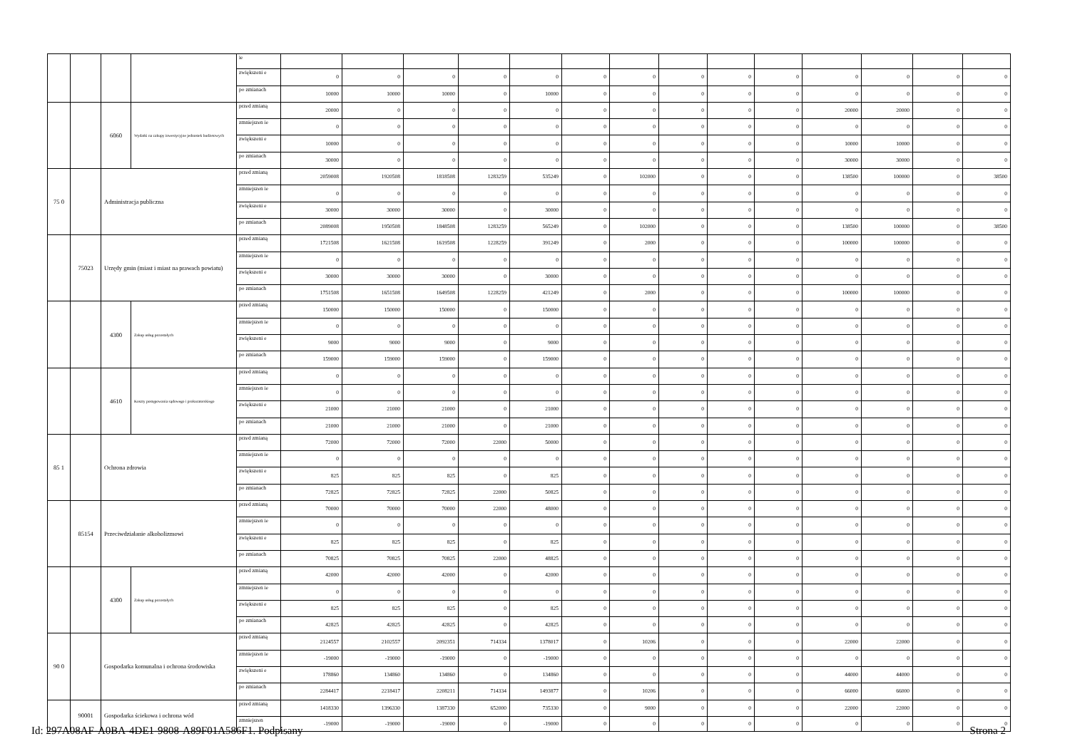| | | | | ie | | | | | | | | | | | | | | |
| | | | | zwiększeni e | 0 | 0 | 0 | 0 | 0 | 0 | 0 | 0 | 0 | 0 | 0 | 0 | 0 | 0 |
| | | | | po zmianach | 10000 | 10000 | 10000 | 0 | 10000 | 0 | 0 | 0 | 0 | 0 | 0 | 0 | 0 | 0 |
| | | 6060 | Wydatki na zakupy inwestycyjne jednostek budżetowych | przed zmianą | 20000 | 0 | 0 | 0 | 0 | 0 | 0 | 0 | 0 | 0 | 20000 | 20000 | 0 | 0 |
| | | | | zmniejszen ie | 0 | 0 | 0 | 0 | 0 | 0 | 0 | 0 | 0 | 0 | 0 | 0 | 0 | 0 |
| | | | | zwiększeni e | 10000 | 0 | 0 | 0 | 0 | 0 | 0 | 0 | 0 | 0 | 10000 | 10000 | 0 | 0 |
| | | | | po zmianach | 30000 | 0 | 0 | 0 | 0 | 0 | 0 | 0 | 0 | 0 | 30000 | 30000 | 0 | 0 |
| 75 0 | | Administracja publiczna | | przed zmianą | 2059008 | 1920508 | 1818508 | 1283259 | 535249 | 0 | 102000 | 0 | 0 | 0 | 138500 | 100000 | 0 | 38500 |
| | | | | zmniejszen ie | 0 | 0 | 0 | 0 | 0 | 0 | 0 | 0 | 0 | 0 | 0 | 0 | 0 | 0 |
| | | | | zwiększeni e | 30000 | 30000 | 30000 | 0 | 30000 | 0 | 0 | 0 | 0 | 0 | 0 | 0 | 0 | 0 |
| | | | | po zmianach | 2089008 | 1950508 | 1848508 | 1283259 | 565249 | 0 | 102000 | 0 | 0 | 0 | 138500 | 100000 | 0 | 38500 |
| | 75023 | Urzędy gmin (miast i miast na prawach powiatu) | | przed zmianą | 1721508 | 1621508 | 1619508 | 1228259 | 391249 | 0 | 2000 | 0 | 0 | 0 | 100000 | 100000 | 0 | 0 |
| | | | | zmniejszen ie | 0 | 0 | 0 | 0 | 0 | 0 | 0 | 0 | 0 | 0 | 0 | 0 | 0 | 0 |
| | | | | zwiększeni e | 30000 | 30000 | 30000 | 0 | 30000 | 0 | 0 | 0 | 0 | 0 | 0 | 0 | 0 | 0 |
| | | | | po zmianach | 1751508 | 1651508 | 1649508 | 1228259 | 421249 | 0 | 2000 | 0 | 0 | 0 | 100000 | 100000 | 0 | 0 |
| | | 4300 | Zakup usług pozostałych | przed zmianą | 150000 | 150000 | 150000 | 0 | 150000 | 0 | 0 | 0 | 0 | 0 | 0 | 0 | 0 | 0 |
| | | | | zmniejszen ie | 0 | 0 | 0 | 0 | 0 | 0 | 0 | 0 | 0 | 0 | 0 | 0 | 0 | 0 |
| | | | | zwiększeni e | 9000 | 9000 | 9000 | 0 | 9000 | 0 | 0 | 0 | 0 | 0 | 0 | 0 | 0 | 0 |
| | | | | po zmianach | 159000 | 159000 | 159000 | 0 | 159000 | 0 | 0 | 0 | 0 | 0 | 0 | 0 | 0 | 0 |
| | | 4610 | Koszty postępowania sądowego i prokuratorskiego | przed zmianą | 0 | 0 | 0 | 0 | 0 | 0 | 0 | 0 | 0 | 0 | 0 | 0 | 0 | 0 |
| | | | | zmniejszen ie | 0 | 0 | 0 | 0 | 0 | 0 | 0 | 0 | 0 | 0 | 0 | 0 | 0 | 0 |
| | | | | zwiększeni e | 21000 | 21000 | 21000 | 0 | 21000 | 0 | 0 | 0 | 0 | 0 | 0 | 0 | 0 | 0 |
| | | | | po zmianach | 21000 | 21000 | 21000 | 0 | 21000 | 0 | 0 | 0 | 0 | 0 | 0 | 0 | 0 | 0 |
| 85 1 | | Ochrona zdrowia | | przed zmianą | 72000 | 72000 | 72000 | 22000 | 50000 | 0 | 0 | 0 | 0 | 0 | 0 | 0 | 0 | 0 |
| | | | | zmniejszen ie | 0 | 0 | 0 | 0 | 0 | 0 | 0 | 0 | 0 | 0 | 0 | 0 | 0 | 0 |
| | | | | zwiększeni e | 825 | 825 | 825 | 0 | 825 | 0 | 0 | 0 | 0 | 0 | 0 | 0 | 0 | 0 |
| | | | | po zmianach | 72825 | 72825 | 72825 | 22000 | 50825 | 0 | 0 | 0 | 0 | 0 | 0 | 0 | 0 | 0 |
| | 85154 | Przeciwdziałanie alkoholizmowi | | przed zmianą | 70000 | 70000 | 70000 | 22000 | 48000 | 0 | 0 | 0 | 0 | 0 | 0 | 0 | 0 | 0 |
| | | | | zmniejszen ie | 0 | 0 | 0 | 0 | 0 | 0 | 0 | 0 | 0 | 0 | 0 | 0 | 0 | 0 |
| | | | | zwiększeni e | 825 | 825 | 825 | 0 | 825 | 0 | 0 | 0 | 0 | 0 | 0 | 0 | 0 | 0 |
| | | | | po zmianach | 70825 | 70825 | 70825 | 22000 | 48825 | 0 | 0 | 0 | 0 | 0 | 0 | 0 | 0 | 0 |
| | | 4300 | Zakup usług pozostałych | przed zmianą | 42000 | 42000 | 42000 | 0 | 42000 | 0 | 0 | 0 | 0 | 0 | 0 | 0 | 0 | 0 |
| | | | | zmniejszen ie | 0 | 0 | 0 | 0 | 0 | 0 | 0 | 0 | 0 | 0 | 0 | 0 | 0 | 0 |
| | | | | zwiększeni e | 825 | 825 | 825 | 0 | 825 | 0 | 0 | 0 | 0 | 0 | 0 | 0 | 0 | 0 |
| | | | | po zmianach | 42825 | 42825 | 42825 | 0 | 42825 | 0 | 0 | 0 | 0 | 0 | 0 | 0 | 0 | 0 |
| 90 0 | | Gospodarka komunalna i ochrona środowiska | | przed zmianą | 2124557 | 2102557 | 2092351 | 714334 | 1378017 | 0 | 10206 | 0 | 0 | 0 | 22000 | 22000 | 0 | 0 |
| | | | | zmniejszen ie | -19000 | -19000 | -19000 | 0 | -19000 | 0 | 0 | 0 | 0 | 0 | 0 | 0 | 0 | 0 |
| | | | | zwiększeni e | 178860 | 134860 | 134860 | 0 | 134860 | 0 | 0 | 0 | 0 | 0 | 44000 | 44000 | 0 | 0 |
| | | | | po zmianach | 2284417 | 2218417 | 2208211 | 714334 | 1493877 | 0 | 10206 | 0 | 0 | 0 | 66000 | 66000 | 0 | 0 |
| | 90001 | Gospodarka ściekowa i ochrona wód | | przed zmianą | 1418330 | 1396330 | 1387330 | 652000 | 735330 | 0 | 9000 | 0 | 0 | 0 | 22000 | 22000 | 0 | 0 |
| | | | | zmniejszen | -19000 | -19000 | -19000 | 0 | -19000 | 0 | 0 | 0 | 0 | 0 | 0 | 0 | 0 | 0 |
Id: 297A08AF-A0BA-4DE1-9808-A89F01A586F1. Podpisany Strona 2